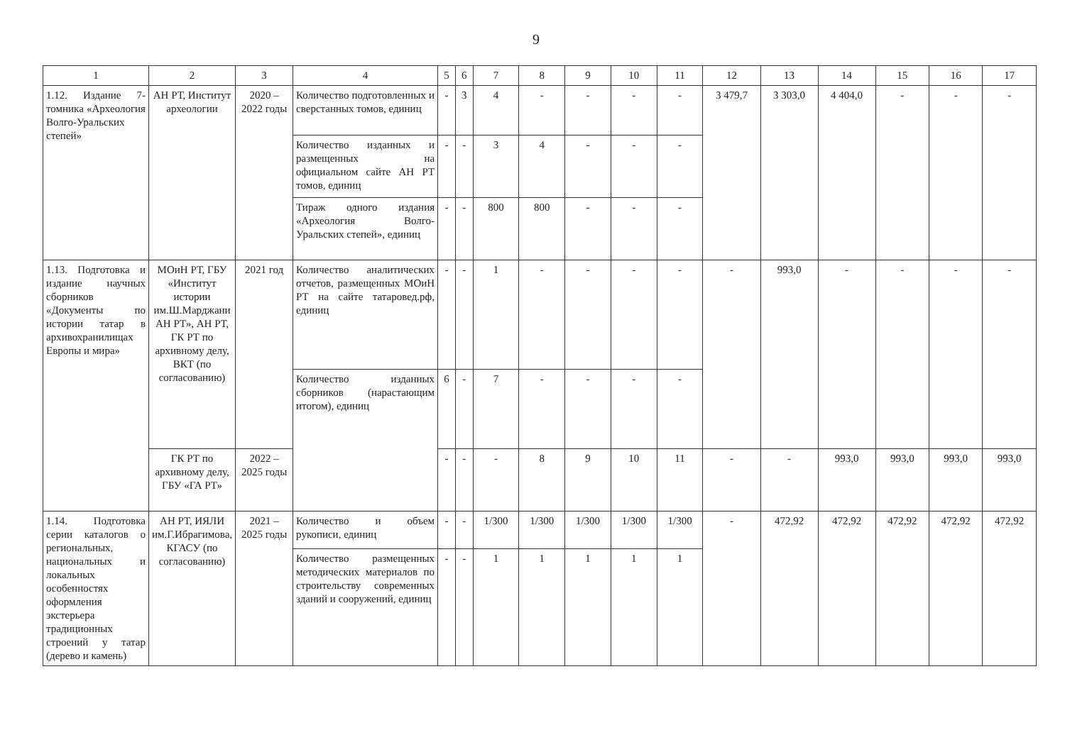9
| 1 | 2 | 3 | 4 | 5 | 6 | 7 | 8 | 9 | 10 | 11 | 12 | 13 | 14 | 15 | 16 | 17 |
| --- | --- | --- | --- | --- | --- | --- | --- | --- | --- | --- | --- | --- | --- | --- | --- | --- |
| 1.12. Издание 7-томника «Археология Волго-Уральских степей» | АН РТ, Институт археологии | 2020 – 2022 годы | Количество подготовленных и сверстанных томов, единиц | - | 3 | 4 | - | - | - | - | 3 479,7 | 3 303,0 | 4 404,0 | - | - | - |
| | | | Количество изданных и размещенных на официальном сайте АН РТ томов, единиц | - | - | 3 | 4 | - | - | - | | | | | | |
| | | | Тираж одного издания «Археология Волго-Уральских степей», единиц | - | - | 800 | 800 | - | - | - | | | | | | |
| 1.13. Подготовка и издание научных сборников «Документы по истории татар в архивохранилищах Европы и мира» | МОиН РТ, ГБУ «Институт истории им.Ш.Марджани АН РТ», АН РТ, ГК РТ по архивному делу, ВКТ (по согласованию) | 2021 год | Количество аналитических отчетов, размещенных МОиН РТ на сайте татаровед.рф, единиц | - | - | 1 | - | - | - | - | - | 993,0 | - | - | - | - |
| | | | Количество изданных сборников (нарастающим итогом), единиц | 6 | - | 7 | - | - | - | - | | | | | | |
| | ГК РТ по архивному делу, ГБУ «ГА РТ» | 2022 – 2025 годы | | - | - | - | 8 | 9 | 10 | 11 | - | - | 993,0 | 993,0 | 993,0 | 993,0 |
| 1.14. Подготовка серии каталогов о региональных, национальных и локальных особенностях оформления экстерьера традиционных строений у татар (дерево и камень) | АН РТ, ИЯЛИ им.Г.Ибрагимова, КГАСУ (по согласованию) | 2021 – 2025 годы | Количество и объем рукописи, единиц | - | - | 1/300 | 1/300 | 1/300 | 1/300 | 1/300 | - | 472,92 | 472,92 | 472,92 | 472,92 | 472,92 |
| | | | Количество размещенных методических материалов по строительству современных зданий и сооружений, единиц | - | - | 1 | 1 | 1 | 1 | 1 | | | | | | |